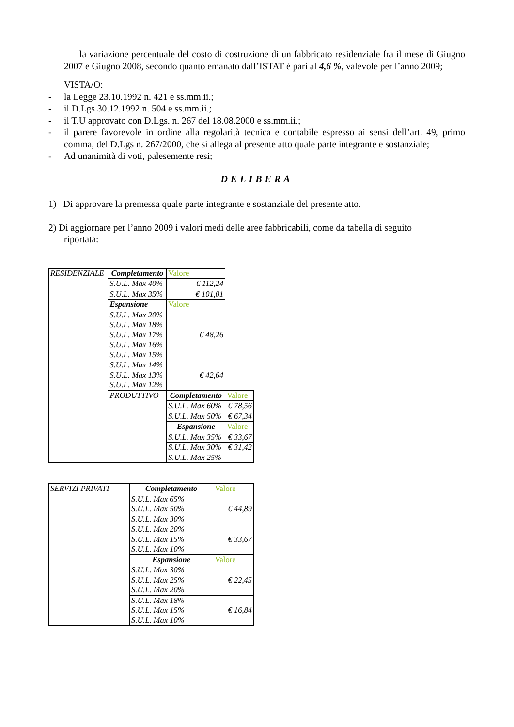la variazione percentuale del costo di costruzione di un fabbricato residenziale fra il mese di Giugno 2007 e Giugno 2008, secondo quanto emanato dall’ISTAT è pari al 4,6 %, valevole per l’anno 2009;
VISTA/O:
- la Legge 23.10.1992 n. 421 e ss.mm.ii.;
- il D.Lgs 30.12.1992 n. 504 e ss.mm.ii.;
- il T.U approvato con D.Lgs. n. 267 del 18.08.2000 e ss.mm.ii.;
- il parere favorevole in ordine alla regolarità tecnica e contabile espresso ai sensi dell’art. 49, primo comma, del D.Lgs n. 267/2000, che si allega al presente atto quale parte integrante e sostanziale;
- Ad unanimità di voti, palesemente resi;
DELIBERA
1) Di approvare la premessa quale parte integrante e sostanziale del presente atto.
2) Di aggiornare per l’anno 2009 i valori medi delle aree fabbricabili, come da tabella di seguito
riportata:
| RESIDENZIALE | Completamento | Valore | |
| | S.U.L. Max 40% | € 112,24 | |
| | S.U.L. Max 35% | € 101,01 | |
| | Espansione | Valore | |
| | S.U.L. Max 20% S.U.L. Max 18% S.U.L. Max 17% S.U.L. Max 16% S.U.L. Max 15% | € 48,26 | |
| | S.U.L. Max 14% S.U.L. Max 13% S.U.L. Max 12% | € 42,64 | |
| | PRODUTTIVO | Completamento | Valore |
| | | S.U.L. Max 60% | € 78,56 |
| | | S.U.L. Max 50% | € 67,34 |
| | | Espansione | Valore |
| | | S.U.L. Max 35% | € 33,67 |
| | | S.U.L. Max 30% S.U.L. Max 25% | € 31,42 |
| SERVIZI PRIVATI | Completamento | Valore |
| | S.U.L. Max 65% S.U.L. Max 50% S.U.L. Max 30% | € 44,89 |
| | S.U.L. Max 20% S.U.L. Max 15% S.U.L. Max 10% | € 33,67 |
| | Espansione | Valore |
| | S.U.L. Max 30% S.U.L. Max 25% S.U.L. Max 20% | € 22,45 |
| | S.U.L. Max 18% S.U.L. Max 15% S.U.L. Max 10% | € 16,84 |